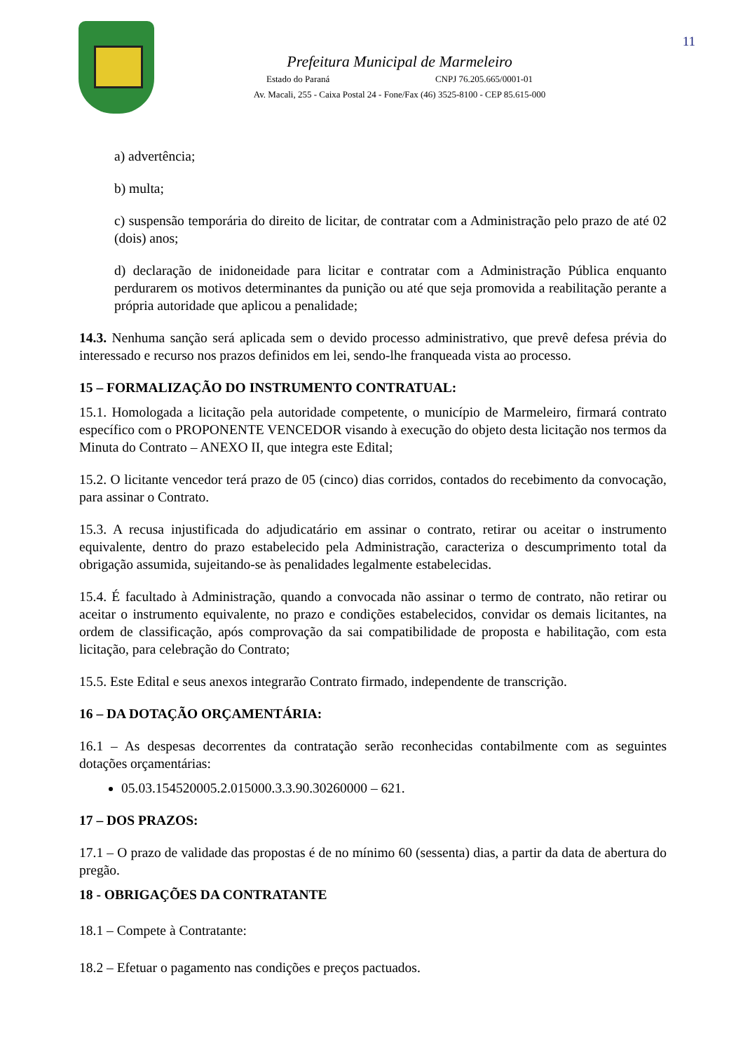11
Prefeitura Municipal de Marmeleiro
Estado do Paraná CNPJ 76.205.665/0001-01
Av. Macali, 255 - Caixa Postal 24 - Fone/Fax (46) 3525-8100 - CEP 85.615-000
a) advertência;
b) multa;
c) suspensão temporária do direito de licitar, de contratar com a Administração pelo prazo de até 02 (dois) anos;
d) declaração de inidoneidade para licitar e contratar com a Administração Pública enquanto perdurarem os motivos determinantes da punição ou até que seja promovida a reabilitação perante a própria autoridade que aplicou a penalidade;
14.3. Nenhuma sanção será aplicada sem o devido processo administrativo, que prevê defesa prévia do interessado e recurso nos prazos definidos em lei, sendo-lhe franqueada vista ao processo.
15 – FORMALIZAÇÃO DO INSTRUMENTO CONTRATUAL:
15.1. Homologada a licitação pela autoridade competente, o município de Marmeleiro, firmará contrato específico com o PROPONENTE VENCEDOR visando à execução do objeto desta licitação nos termos da Minuta do Contrato – ANEXO II, que integra este Edital;
15.2. O licitante vencedor terá prazo de 05 (cinco) dias corridos, contados do recebimento da convocação, para assinar o Contrato.
15.3. A recusa injustificada do adjudicatário em assinar o contrato, retirar ou aceitar o instrumento equivalente, dentro do prazo estabelecido pela Administração, caracteriza o descumprimento total da obrigação assumida, sujeitando-se às penalidades legalmente estabelecidas.
15.4. É facultado à Administração, quando a convocada não assinar o termo de contrato, não retirar ou aceitar o instrumento equivalente, no prazo e condições estabelecidos, convidar os demais licitantes, na ordem de classificação, após comprovação da sai compatibilidade de proposta e habilitação, com esta licitação, para celebração do Contrato;
15.5. Este Edital e seus anexos integrarão Contrato firmado, independente de transcrição.
16 – DA DOTAÇÃO ORÇAMENTÁRIA:
16.1 – As despesas decorrentes da contratação serão reconhecidas contabilmente com as seguintes dotações orçamentárias:
05.03.154520005.2.015000.3.3.90.30260000 – 621.
17 – DOS PRAZOS:
17.1 – O prazo de validade das propostas é de no mínimo 60 (sessenta) dias, a partir da data de abertura do pregão.
18 - OBRIGAÇÕES DA CONTRATANTE
18.1 – Compete à Contratante:
18.2 – Efetuar o pagamento nas condições e preços pactuados.